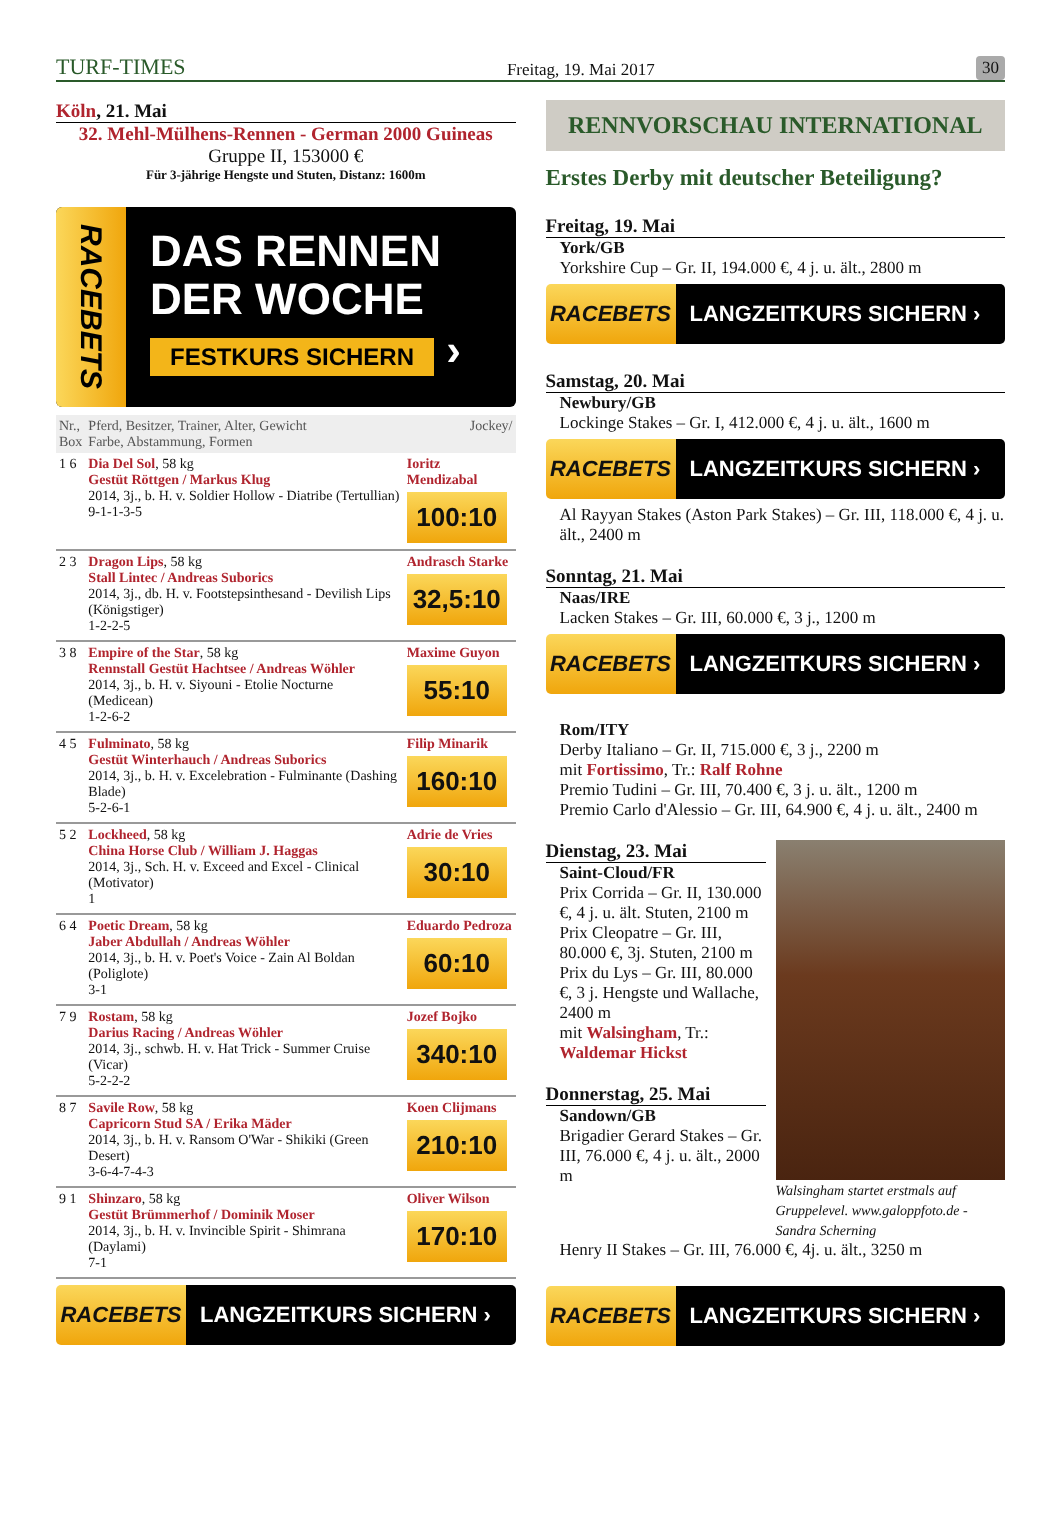TURF-TIMES Freitag, 19. Mai 2017 30
Köln, 21. Mai
32. Mehl-Mülhens-Rennen - German 2000 Guineas
Gruppe II, 153000 €
Für 3-jährige Hengste und Stuten, Distanz: 1600m
RACEBETS
DAS RENNEN
DER WOCHE
FESTKURS SICHERN ›
| Nr., Box | Pferd, Besitzer, Trainer, Alter, Gewicht Farbe, Abstammung, Formen | Jockey/ |
| --- | --- | --- |
| 1 6 | Dia Del Sol , 58 kg Gestüt Röttgen / Markus Klug 2014, 3j., b. H. v. Soldier Hollow - Diatribe (Tertullian) 9-1-1-3-5 | Ioritz Mendizabal 100:10 |
| 2 3 | Dragon Lips , 58 kg Stall Lintec / Andreas Suborics 2014, 3j., db. H. v. Footstepsinthesand - Devilish Lips (Königstiger) 1-2-2-5 | Andrasch Starke 32,5:10 |
| 3 8 | Empire of the Star , 58 kg Rennstall Gestüt Hachtsee / Andreas Wöhler 2014, 3j., b. H. v. Siyouni - Etolie Nocturne (Medicean) 1-2-6-2 | Maxime Guyon 55:10 |
| 4 5 | Fulminato , 58 kg Gestüt Winterhauch / Andreas Suborics 2014, 3j., b. H. v. Excelebration - Fulminante (Dashing Blade) 5-2-6-1 | Filip Minarik 160:10 |
| 5 2 | Lockheed , 58 kg China Horse Club / William J. Haggas 2014, 3j., Sch. H. v. Exceed and Excel - Clinical (Motivator) 1 | Adrie de Vries 30:10 |
| 6 4 | Poetic Dream , 58 kg Jaber Abdullah / Andreas Wöhler 2014, 3j., b. H. v. Poet's Voice - Zain Al Boldan (Poliglote) 3-1 | Eduardo Pedroza 60:10 |
| 7 9 | Rostam , 58 kg Darius Racing / Andreas Wöhler 2014, 3j., schwb. H. v. Hat Trick - Summer Cruise (Vicar) 5-2-2-2 | Jozef Bojko 340:10 |
| 8 7 | Savile Row , 58 kg Capricorn Stud SA / Erika Mäder 2014, 3j., b. H. v. Ransom O'War - Shikiki (Green Desert) 3-6-4-7-4-3 | Koen Clijmans 210:10 |
| 9 1 | Shinzaro , 58 kg Gestüt Brümmerhof / Dominik Moser 2014, 3j., b. H. v. Invincible Spirit - Shimrana (Daylami) 7-1 | Oliver Wilson 170:10 |
RACEBETS LANGZEITKURS SICHERN ›
RENNVORSCHAU INTERNATIONAL
Erstes Derby mit deutscher Beteiligung?
Freitag, 19. Mai
York/GB
Yorkshire Cup – Gr. II, 194.000 €, 4 j. u. ält., 2800 m
RACEBETS LANGZEITKURS SICHERN ›
Samstag, 20. Mai
Newbury/GB
Lockinge Stakes – Gr. I, 412.000 €, 4 j. u. ält., 1600 m
RACEBETS LANGZEITKURS SICHERN ›
Al Rayyan Stakes (Aston Park Stakes) – Gr. III, 118.000 €, 4 j. u. ält., 2400 m
Sonntag, 21. Mai
Naas/IRE
Lacken Stakes – Gr. III, 60.000 €, 3 j., 1200 m
RACEBETS LANGZEITKURS SICHERN ›
Rom/ITY
Derby Italiano – Gr. II, 715.000 €, 3 j., 2200 m
mit Fortissimo, Tr.: Ralf Rohne
Premio Tudini – Gr. III, 70.400 €, 3 j. u. ält., 1200 m
Premio Carlo d'Alessio – Gr. III, 64.900 €, 4 j. u. ält., 2400 m
Dienstag, 23. Mai
Saint-Cloud/FR
Prix Corrida – Gr. II, 130.000 €, 4 j. u. ält. Stuten, 2100 m
Prix Cleopatre – Gr. III, 80.000 €, 3j. Stuten, 2100 m
Prix du Lys – Gr. III, 80.000 €, 3 j. Hengste und Wallache, 2400 m
mit Walsingham, Tr.: Waldemar Hickst
Donnerstag, 25. Mai
Sandown/GB
Brigadier Gerard Stakes – Gr. III, 76.000 €, 4 j. u. ält., 2000 m
Walsingham startet erstmals auf Gruppelevel. www.galoppfoto.de - Sandra Scherning
Henry II Stakes – Gr. III, 76.000 €, 4j. u. ält., 3250 m
RACEBETS LANGZEITKURS SICHERN ›